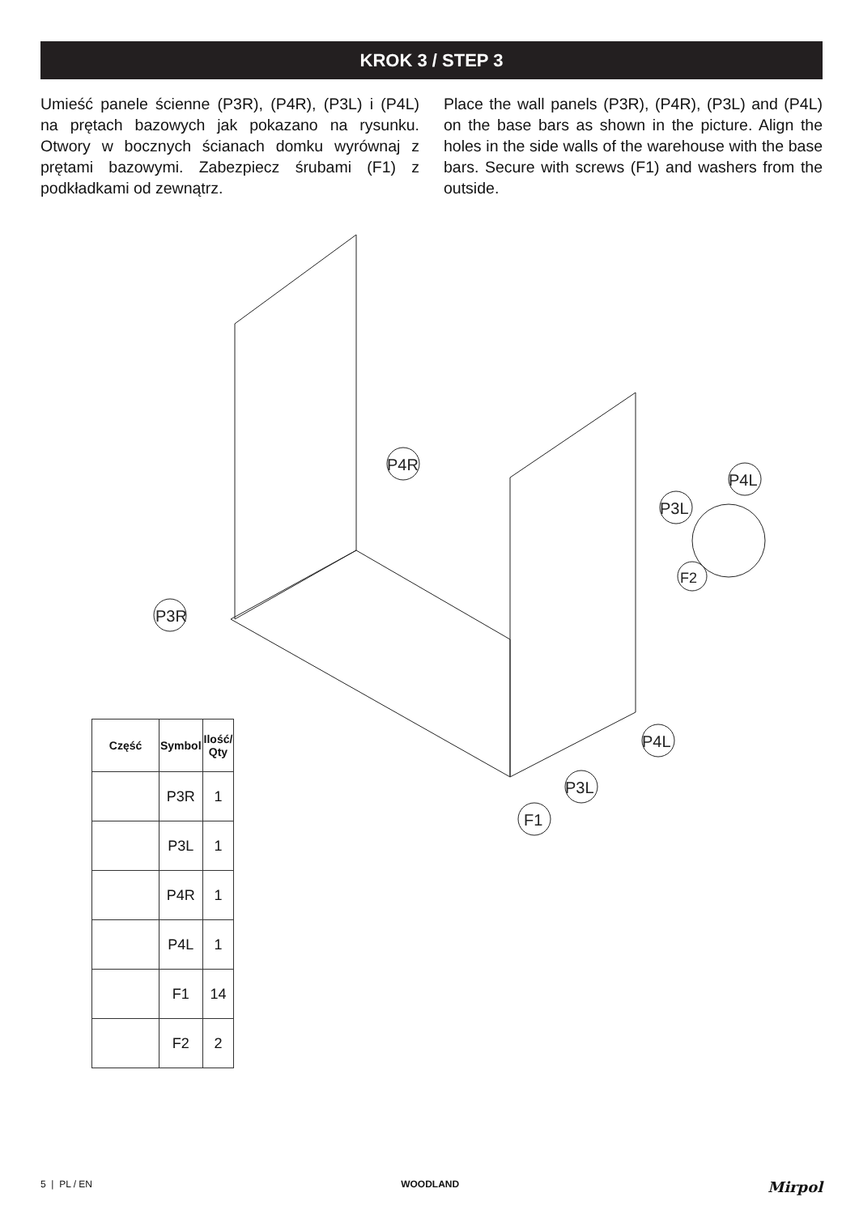KROK 3 / STEP 3
Umieść panele ścienne (P3R), (P4R), (P3L) i (P4L) na prętach bazowych jak pokazano na rysunku. Otwory w bocznych ścianach domku wyrównaj z prętami bazowymi. Zabezpiecz śrubami (F1) z podkładkami od zewnątrz.
Place the wall panels (P3R), (P4R), (P3L) and (P4L) on the base bars as shown in the picture. Align the holes in the side walls of the warehouse with the base bars. Secure with screws (F1) and washers from the outside.
P3R
P4R
P4L
P3L
F2
P4L
P3L
F1
| Część | Symbol | Ilość/ Qty |
| --- | --- | --- |
| | P3R | 1 |
| | P3L | 1 |
| | P4R | 1 |
| | P4L | 1 |
| | F1 | 14 |
| | F2 | 2 |
5 | PL / EN WOODLAND Mirpol